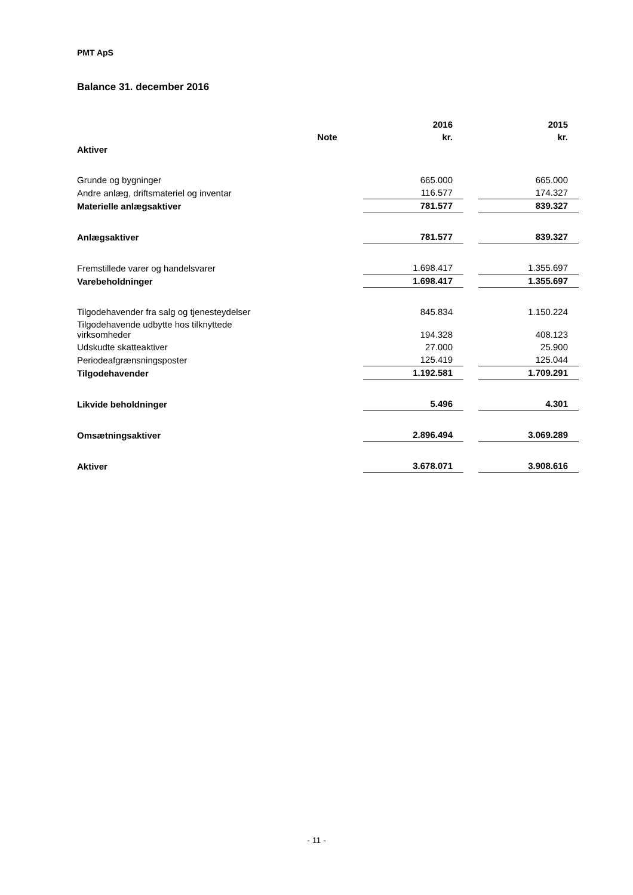PMT ApS
Balance 31. december 2016
| | | 2016 | | 2015 |
| --- | --- | --- | --- | --- |
| | Note | kr. | | kr. |
| Aktiver | | | | |
| Grunde og bygninger | | 665.000 | | 665.000 |
| Andre anlæg, driftsmateriel og inventar | | 116.577 | | 174.327 |
| Materielle anlægsaktiver | | 781.577 | | 839.327 |
| Anlægsaktiver | | 781.577 | | 839.327 |
| Fremstillede varer og handelsvarer | | 1.698.417 | | 1.355.697 |
| Varebeholdninger | | 1.698.417 | | 1.355.697 |
| Tilgodehavender fra salg og tjenesteydelser | | 845.834 | | 1.150.224 |
| Tilgodehavende udbytte hos tilknyttede virksomheder | | 194.328 | | 408.123 |
| Udskudte skatteaktiver | | 27.000 | | 25.900 |
| Periodeafgrænsningsposter | | 125.419 | | 125.044 |
| Tilgodehavender | | 1.192.581 | | 1.709.291 |
| Likvide beholdninger | | 5.496 | | 4.301 |
| Omsætningsaktiver | | 2.896.494 | | 3.069.289 |
| Aktiver | | 3.678.071 | | 3.908.616 |
- 11 -